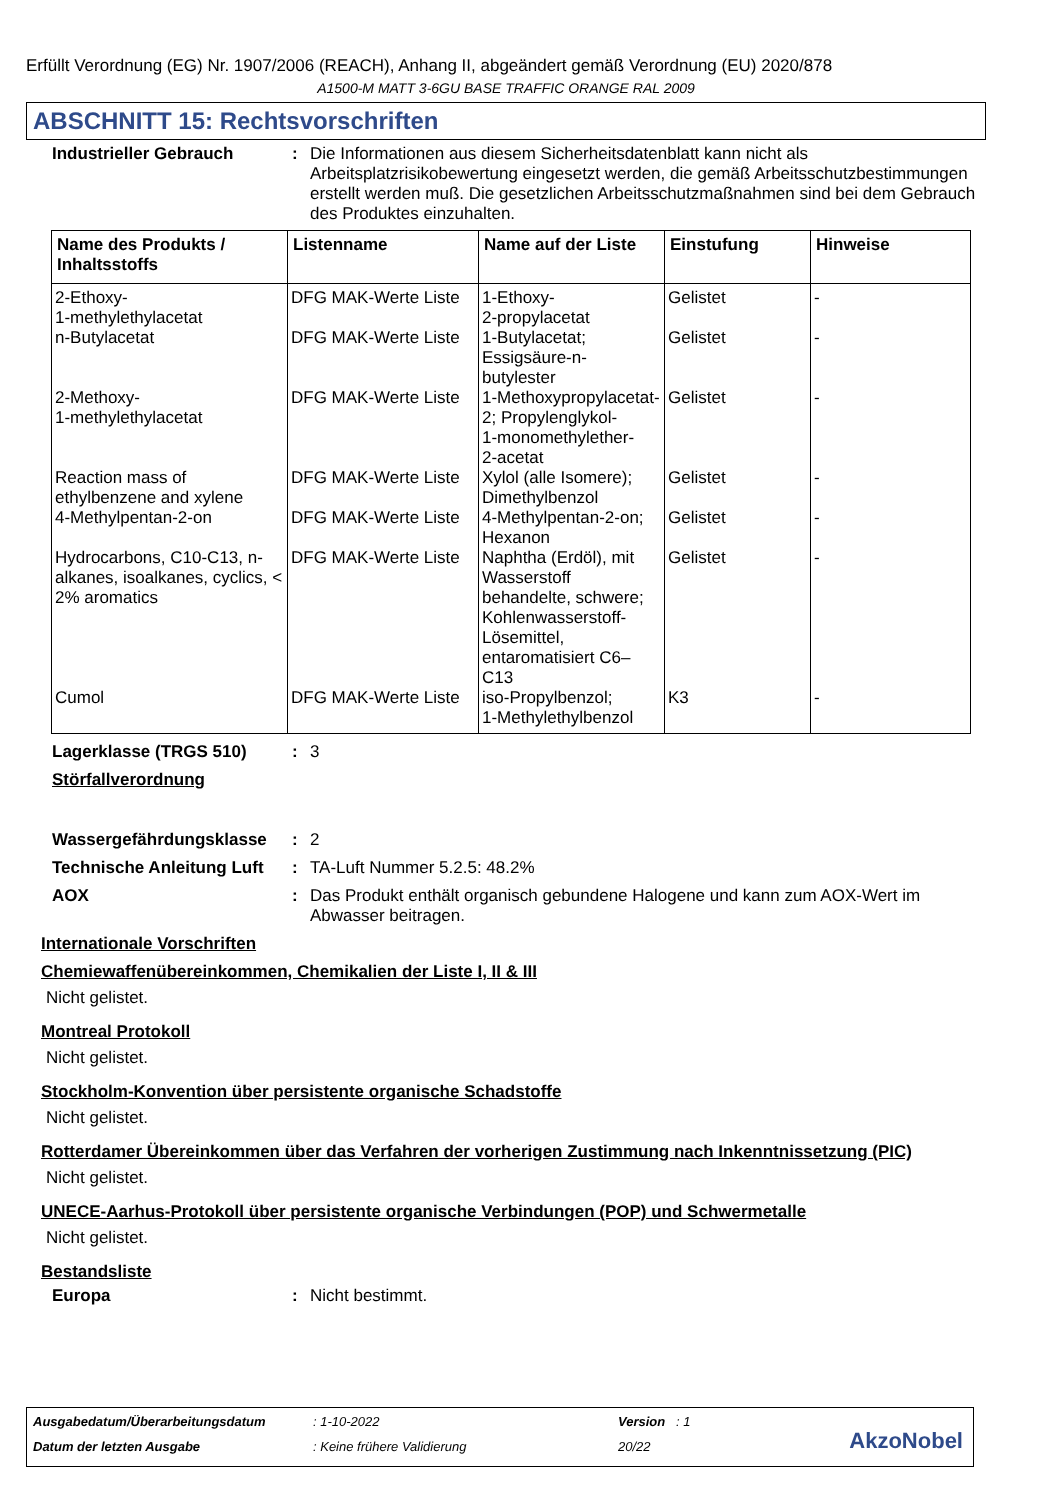Erfüllt Verordnung (EG) Nr. 1907/2006 (REACH), Anhang II, abgeändert gemäß Verordnung (EU) 2020/878
A1500-M MATT 3-6GU BASE TRAFFIC ORANGE RAL 2009
ABSCHNITT 15: Rechtsvorschriften
Industrieller Gebrauch : Die Informationen aus diesem Sicherheitsdatenblatt kann nicht als Arbeitsplatzrisikobewertung eingesetzt werden, die gemäß Arbeitsschutzbestimmungen erstellt werden muß. Die gesetzlichen Arbeitsschutzmaßnahmen sind bei dem Gebrauch des Produktes einzuhalten.
| Name des Produkts / Inhaltsstoffs | Listenname | Name auf der Liste | Einstufung | Hinweise |
| --- | --- | --- | --- | --- |
| 2-Ethoxy- 1-methylethylacetat | DFG MAK-Werte Liste | 1-Ethoxy- 2-propylacetat | Gelistet | - |
| n-Butylacetat | DFG MAK-Werte Liste | 1-Butylacetat; Essigsäure-n- butylester | Gelistet | - |
| 2-Methoxy- 1-methylethylacetat | DFG MAK-Werte Liste | 1-Methoxypropylacetat- 2; Propylenglykol- 1-monomethylether- 2-acetat | Gelistet | - |
| Reaction mass of ethylbenzene and xylene | DFG MAK-Werte Liste | Xylol (alle Isomere); Dimethylbenzol | Gelistet | - |
| 4-Methylpentan-2-on | DFG MAK-Werte Liste | 4-Methylpentan-2-on; Hexanon | Gelistet | - |
| Hydrocarbons, C10-C13, n-alkanes, isoalkanes, cyclics, < 2% aromatics | DFG MAK-Werte Liste | Naphtha (Erdöl), mit Wasserstoff behandelte, schwere; Kohlenwasserstoff-Lösemittel, entaromatisiert C6–C13 | Gelistet | - |
| Cumol | DFG MAK-Werte Liste | iso-Propylbenzol; 1-Methylethylbenzol | K3 | - |
Lagerklasse (TRGS 510) : 3
Störfallverordnung
Wassergefährdungsklasse : 2
Technische Anleitung Luft
: TA-Luft Nummer 5.2.5: 48.2%
AOX : Das Produkt enthält organisch gebundene Halogene und kann zum AOX-Wert im Abwasser beitragen.
Internationale Vorschriften
Chemiewaffenübereinkommen, Chemikalien der Liste I, II & III
Nicht gelistet.
Montreal Protokoll
Nicht gelistet.
Stockholm-Konvention über persistente organische Schadstoffe
Nicht gelistet.
Rotterdamer Übereinkommen über das Verfahren der vorherigen Zustimmung nach Inkenntnissetzung (PIC)
Nicht gelistet.
UNECE-Aarhus-Protokoll über persistente organische Verbindungen (POP) und Schwermetalle
Nicht gelistet.
Bestandsliste
Europa : Nicht bestimmt.
Ausgabedatum/Überarbeitungsdatum: 1-10-2022 Version : 1
Datum der letzten Ausgabe: Keine frühere Validierung 20/22
AkzoNobel